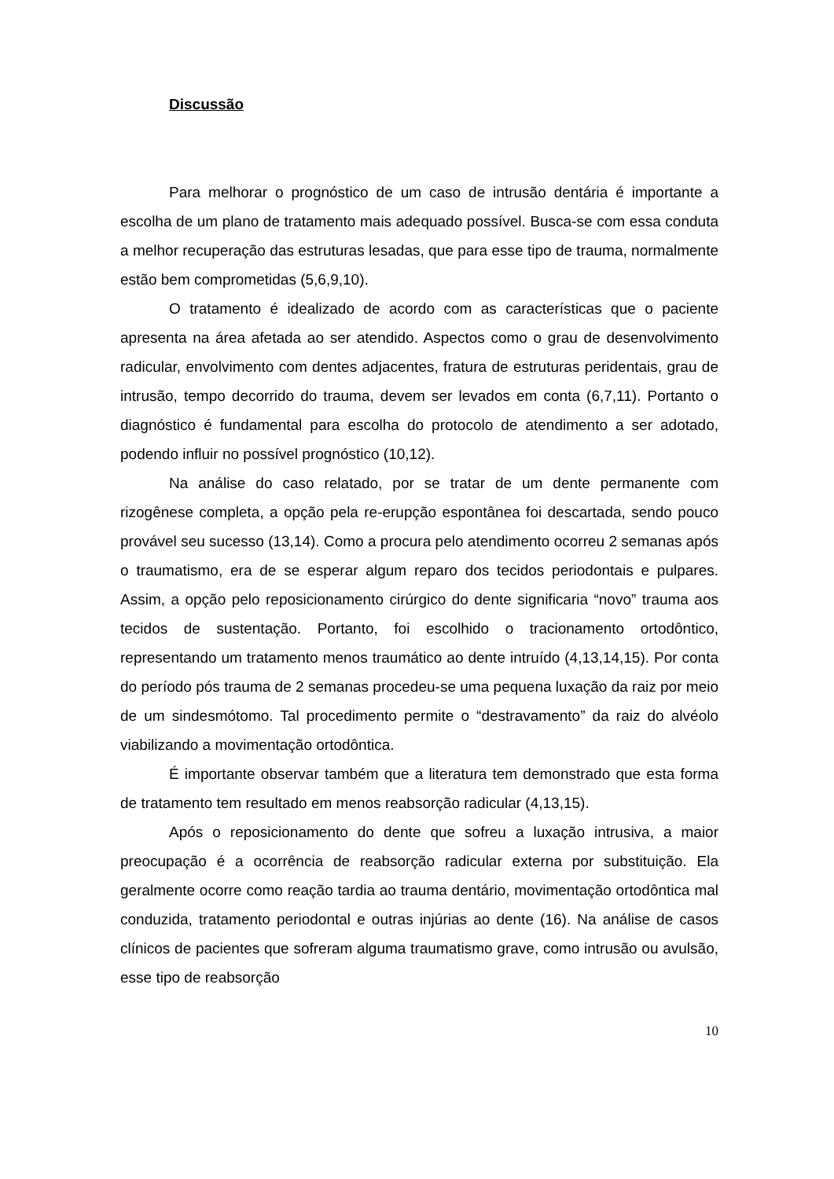Discussão
Para melhorar o prognóstico de um caso de intrusão dentária é importante a escolha de um plano de tratamento mais adequado possível. Busca-se com essa conduta a melhor recuperação das estruturas lesadas, que para esse tipo de trauma, normalmente estão bem comprometidas (5,6,9,10).
O tratamento é idealizado de acordo com as características que o paciente apresenta na área afetada ao ser atendido. Aspectos como o grau de desenvolvimento radicular, envolvimento com dentes adjacentes, fratura de estruturas peridentais, grau de intrusão, tempo decorrido do trauma, devem ser levados em conta (6,7,11). Portanto o diagnóstico é fundamental para escolha do protocolo de atendimento a ser adotado, podendo influir no possível prognóstico (10,12).
Na análise do caso relatado, por se tratar de um dente permanente com rizogênese completa, a opção pela re-erupção espontânea foi descartada, sendo pouco provável seu sucesso (13,14). Como a procura pelo atendimento ocorreu 2 semanas após o traumatismo, era de se esperar algum reparo dos tecidos periodontais e pulpares. Assim, a opção pelo reposicionamento cirúrgico do dente significaria “novo” trauma aos tecidos de sustentação. Portanto, foi escolhido o tracionamento ortodôntico, representando um tratamento menos traumático ao dente intruído (4,13,14,15). Por conta do período pós trauma de 2 semanas procedeu-se uma pequena luxação da raiz por meio de um sindesmótomo. Tal procedimento permite o “destravamento” da raiz do alvéolo viabilizando a movimentação ortodôntica.
É importante observar também que a literatura tem demonstrado que esta forma de tratamento tem resultado em menos reabsorção radicular (4,13,15).
Após o reposicionamento do dente que sofreu a luxação intrusiva, a maior preocupação é a ocorrência de reabsorção radicular externa por substituição. Ela geralmente ocorre como reação tardia ao trauma dentário, movimentação ortodôntica mal conduzida, tratamento periodontal e outras injúrias ao dente (16). Na análise de casos clínicos de pacientes que sofreram alguma traumatismo grave, como intrusão ou avulsão, esse tipo de reabsorção
10